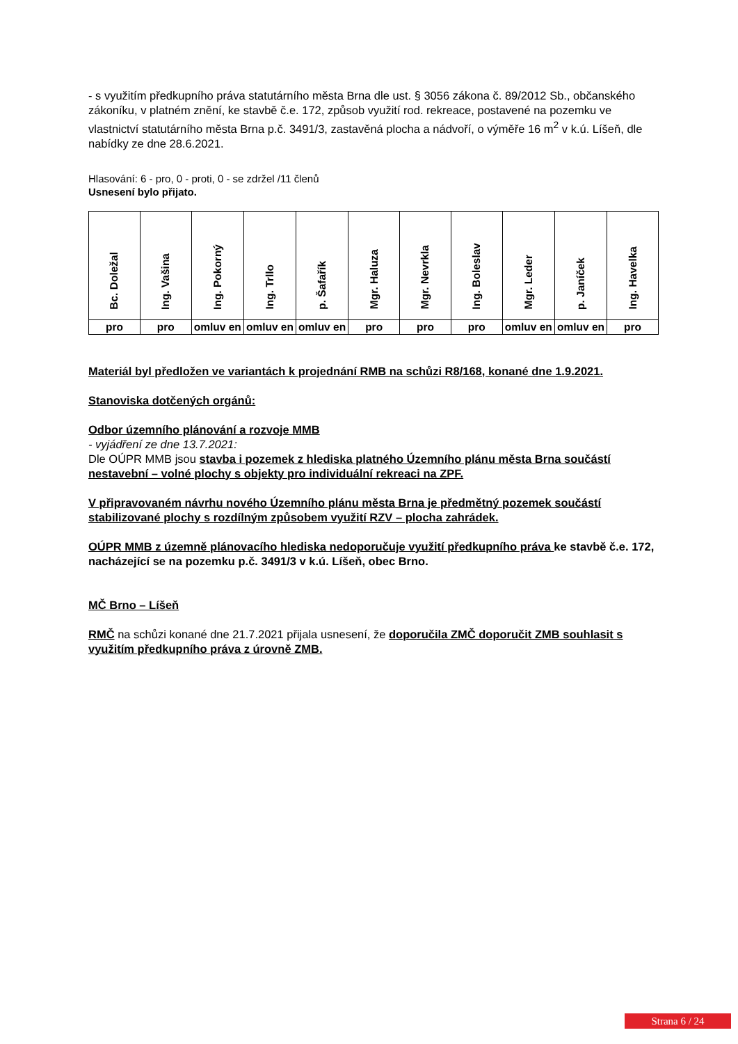- s využitím předkupního práva statutárního města Brna dle ust. § 3056 zákona č. 89/2012 Sb., občanského zákoníku, v platném znění, ke stavbě č.e. 172, způsob využití rod. rekreace, postavené na pozemku ve vlastnictví statutárního města Brna p.č. 3491/3, zastavěná plocha a nádvoří, o výměře 16 m<sup>2</sup> v k.ú. Líšeň, dle nabídky ze dne 28.6.2021.
Hlasování: 6 - pro, 0 - proti, 0 - se zdržel /11 členů
Usnesení bylo přijato.
| Bc. Doležal | Ing. Vašina | Ing. Pokorný | Ing. Trllo | p. Šafařík | Mgr. Haluza | Mgr. Nevrkla | Ing. Boleslav | Mgr. Leder | p. Janíček | Ing. Havelka |
| pro | pro | omluv en | omluv en | omluv en | pro | pro | pro | omluv en | omluv en | pro |
Materiál byl předložen ve variantách k projednání RMB na schůzi R8/168, konané dne 1.9.2021.
Stanoviska dotčených orgánů:
Odbor územního plánování a rozvoje MMB
- vyjádření ze dne 13.7.2021:
Dle OÚPR MMB jsou stavba i pozemek z hlediska platného Územního plánu města Brna součástí nestavební – volné plochy s objekty pro individuální rekreaci na ZPF.
V připravovaném návrhu nového Územního plánu města Brna je předmětný pozemek součástí stabilizované plochy s rozdílným způsobem využití RZV – plocha zahrádek.
OÚPR MMB z územně plánovacího hlediska nedoporučuje využití předkupního práva ke stavbě č.e. 172, nacházející se na pozemku p.č. 3491/3 v k.ú. Líšeň, obec Brno.
MČ Brno – Líšeň
RMČ na schůzi konané dne 21.7.2021 přijala usnesení, že doporučila ZMČ doporučit ZMB souhlasit s využitím předkupního práva z úrovně ZMB.
Strana 6 / 24